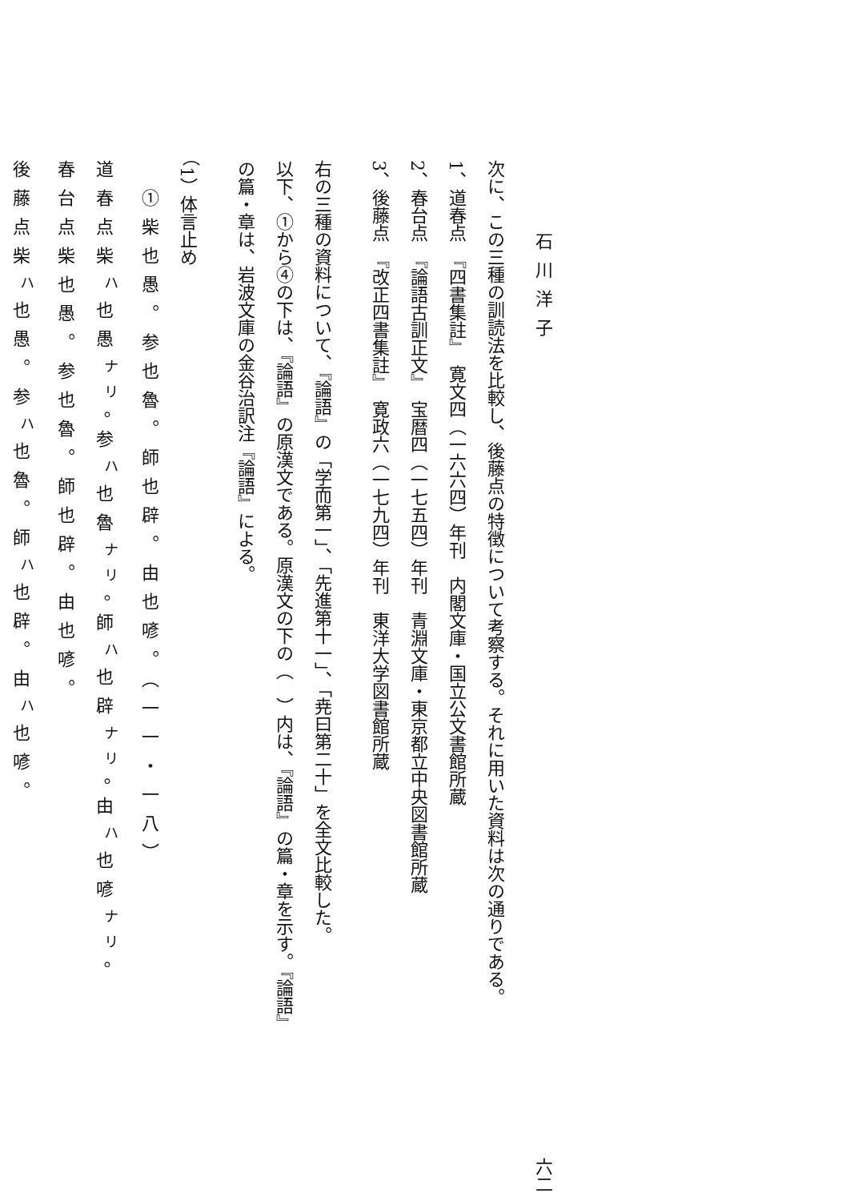石川洋子 六二
次に、この三種の訓読法を比較し、後藤点の特徴について考察する。それに用いた資料は次の通りである。
1、道春点　『四書集註』　寛文四（一六六四）年刊　内閣文庫・国立公文書館所蔵
2、春台点　『論語古訓正文』　宝暦四（一七五四）年刊　青淵文庫・東京都立中央図書館所蔵
3、後藤点　『改正四書集註』　寛政六（一七九四）年刊　東洋大学図書館所蔵
右の三種の資料について、『論語』の「学而第一」、「先進第十一」、「尭曰第二十」を全文比較した。
以下、①から④の下は、『論語』の原漢文である。原漢文の下の（　）内は、『論語』の篇・章を示す。『論語』
の篇・章は、岩波文庫の金谷治訳注『論語』による。
（1）体言止め
　①柴也愚。参也魯。師也辟。由也喭。（一一・一八）
道春点柴<sup>ハ</sup>也愚<sup>ナリ</sup>。参<sup>ハ</sup>也魯<sup>ナリ</sup>。師<sup>ハ</sup>也辟<sup>ナリ</sup>。由<sup>ハ</sup>也喭<sup>ナリ</sup>。
春台点柴也愚。参也魯。師也辟。由也喭。
後藤点柴<sup>ハ</sup>也愚。参<sup>ハ</sup>也魯。師<sup>ハ</sup>也辟。由<sup>ハ</sup>也喭。